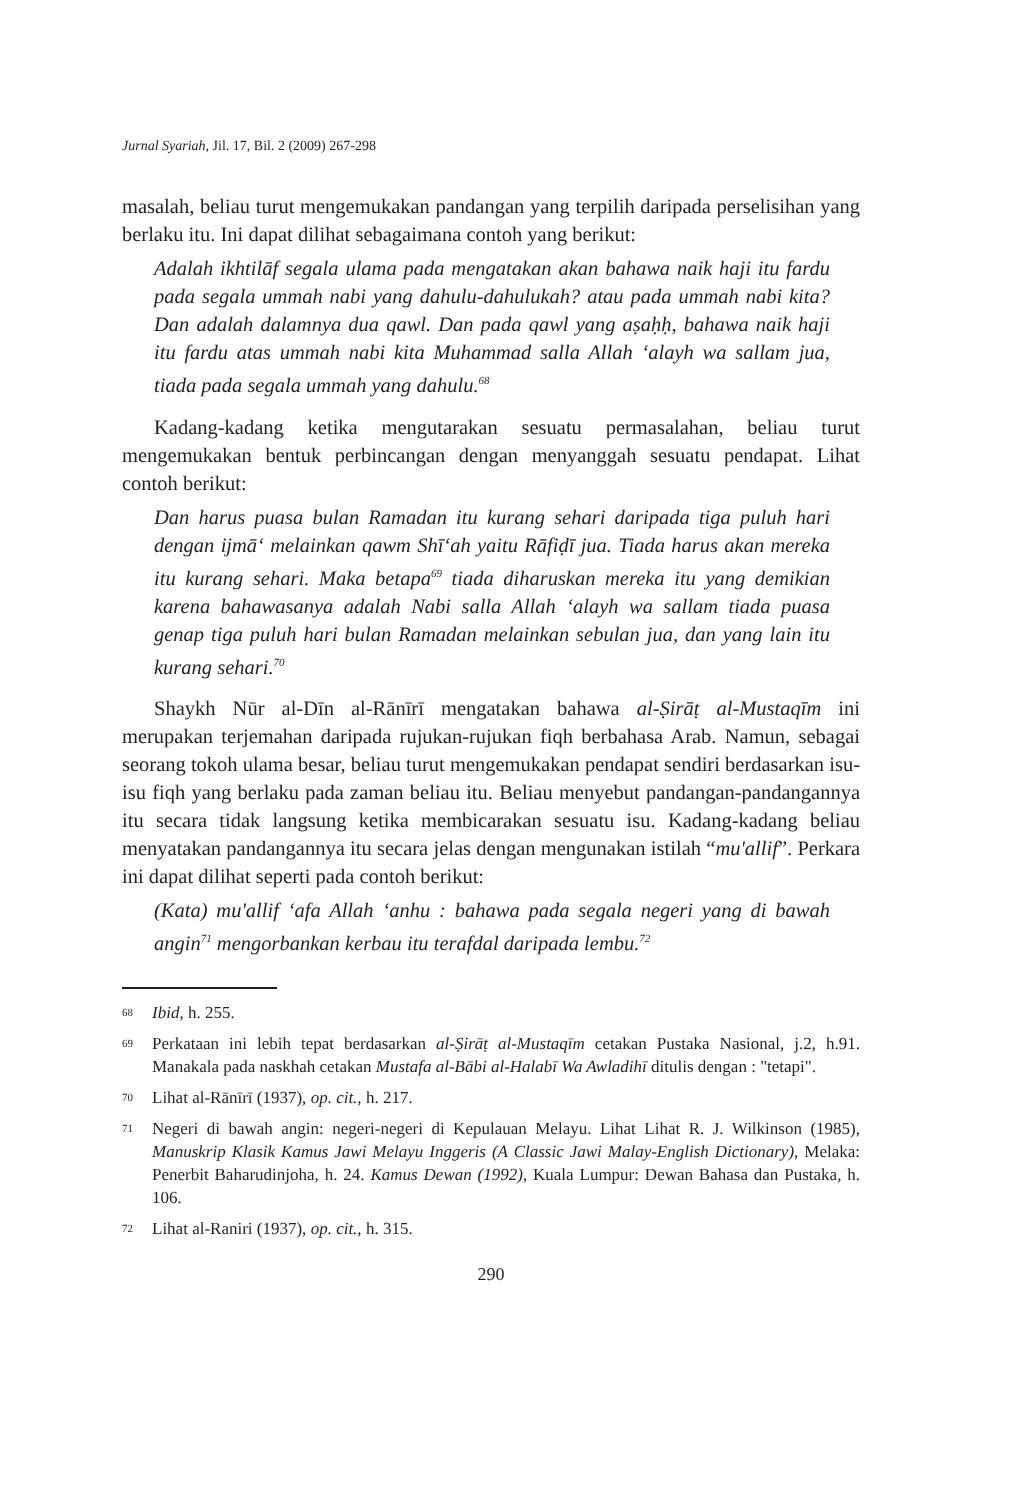Jurnal Syariah, Jil. 17, Bil. 2 (2009) 267-298
masalah, beliau turut mengemukakan pandangan yang terpilih daripada perselisihan yang berlaku itu. Ini dapat dilihat sebagaimana contoh yang berikut:
Adalah ikhtilāf segala ulama pada mengatakan akan bahawa naik haji itu fardu pada segala ummah nabi yang dahulu-dahulukah? atau pada ummah nabi kita? Dan adalah dalamnya dua qawl. Dan pada qawl yang aṣaḥḥ, bahawa naik haji itu fardu atas ummah nabi kita Muhammad salla Allah ‘alayh wa sallam jua, tiada pada segala ummah yang dahulu.<sup>68</sup>
Kadang-kadang ketika mengutarakan sesuatu permasalahan, beliau turut mengemukakan bentuk perbincangan dengan menyanggah sesuatu pendapat. Lihat contoh berikut:
Dan harus puasa bulan Ramadan itu kurang sehari daripada tiga puluh hari dengan ijmā‘ melainkan qawm Shī‘ah yaitu Rāfiḍī jua. Tiada harus akan mereka itu kurang sehari. Maka betapa<sup>69</sup> tiada diharuskan mereka itu yang demikian karena bahawasanya adalah Nabi salla Allah ‘alayh wa sallam tiada puasa genap tiga puluh hari bulan Ramadan melainkan sebulan jua, dan yang lain itu kurang sehari.<sup>70</sup>
Shaykh Nūr al-Dīn al-Rānīrī mengatakan bahawa al-Ṣirāṭ al-Mustaqīm ini merupakan terjemahan daripada rujukan-rujukan fiqh berbahasa Arab. Namun, sebagai seorang tokoh ulama besar, beliau turut mengemukakan pendapat sendiri berdasarkan isu-isu fiqh yang berlaku pada zaman beliau itu. Beliau menyebut pandangan-pandangannya itu secara tidak langsung ketika membicarakan sesuatu isu. Kadang-kadang beliau menyatakan pandangannya itu secara jelas dengan mengunakan istilah “mu'allif”. Perkara ini dapat dilihat seperti pada contoh berikut:
(Kata) mu'allif ‘afa Allah ‘anhu : bahawa pada segala negeri yang di bawah angin<sup>71</sup> mengorbankan kerbau itu terafdal daripada lembu.<sup>72</sup>
68 Ibid, h. 255.
69 Perkataan ini lebih tepat berdasarkan al-Ṣirāṭ al-Mustaqīm cetakan Pustaka Nasional, j.2, h.91. Manakala pada naskhah cetakan Mustafa al-Bābi al-Halabī Wa Awladihī ditulis dengan : "tetapi".
70 Lihat al-Rānīrī (1937), op. cit., h. 217.
71 Negeri di bawah angin: negeri-negeri di Kepulauan Melayu. Lihat Lihat R. J. Wilkinson (1985), Manuskrip Klasik Kamus Jawi Melayu Inggeris (A Classic Jawi Malay-English Dictionary), Melaka: Penerbit Baharudinjoha, h. 24. Kamus Dewan (1992), Kuala Lumpur: Dewan Bahasa dan Pustaka, h. 106.
72 Lihat al-Raniri (1937), op. cit., h. 315.
290